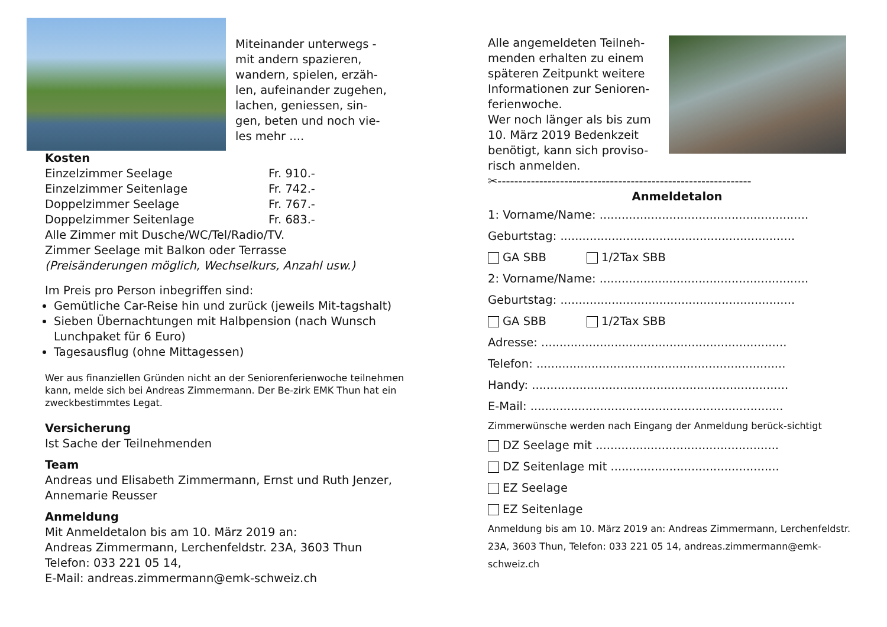Miteinander unterwegs -
mit andern spazieren,
wandern, spielen, erzäh-
len, aufeinander zugehen,
lachen, geniessen, sin-
gen, beten und noch vie-
les mehr ....
Kosten
Einzelzimmer Seelage Fr. 910.-
Einzelzimmer Seitenlage Fr. 742.-
Doppelzimmer Seelage Fr. 767.-
Doppelzimmer Seitenlage Fr. 683.-
Alle Zimmer mit Dusche/WC/Tel/Radio/TV.
Zimmer Seelage mit Balkon oder Terrasse
(Preisänderungen möglich, Wechselkurs, Anzahl usw.)
Im Preis pro Person inbegriffen sind:
Gemütliche Car-Reise hin und zurück (jeweils Mit-tagshalt)
Sieben Übernachtungen mit Halbpension (nach Wunsch Lunchpaket für 6 Euro)
Tagesausflug (ohne Mittagessen)
Wer aus finanziellen Gründen nicht an der Seniorenferienwoche teilnehmen kann, melde sich bei Andreas Zimmermann. Der Be-zirk EMK Thun hat ein zweckbestimmtes Legat.
Versicherung
Ist Sache der Teilnehmenden
Team
Andreas und Elisabeth Zimmermann, Ernst und Ruth Jenzer, Annemarie Reusser
Anmeldung
Mit Anmeldetalon bis am 10. März 2019 an:
Andreas Zimmermann, Lerchenfeldstr. 23A, 3603 Thun
Telefon: 033 221 05 14,
E-Mail: andreas.zimmermann@emk-schweiz.ch
Alle angemeldeten Teilneh-
menden erhalten zu einem
späteren Zeitpunkt weitere
Informationen zur Senioren-
ferienwoche.
Wer noch länger als bis zum
10. März 2019 Bedenkzeit
benötigt, kann sich proviso-
risch anmelden.
✂-------------------------------------------------------------
Anmeldetalon
1: Vorname/Name: .........................................................
Geburtstag: ................................................................
GA SBB 1/2Tax SBB
2: Vorname/Name: .........................................................
Geburtstag: ................................................................
GA SBB 1/2Tax SBB
Adresse: ...................................................................
Telefon: ....................................................................
Handy: ......................................................................
E-Mail: .....................................................................
Zimmerwünsche werden nach Eingang der Anmeldung berück-sichtigt
DZ Seelage mit ..................................................
DZ Seitenlage mit ..............................................
EZ Seelage
EZ Seitenlage
Anmeldung bis am 10. März 2019 an: Andreas Zimmermann, Lerchenfeldstr. 23A, 3603 Thun, Telefon: 033 221 05 14, andreas.zimmermann@emk-schweiz.ch